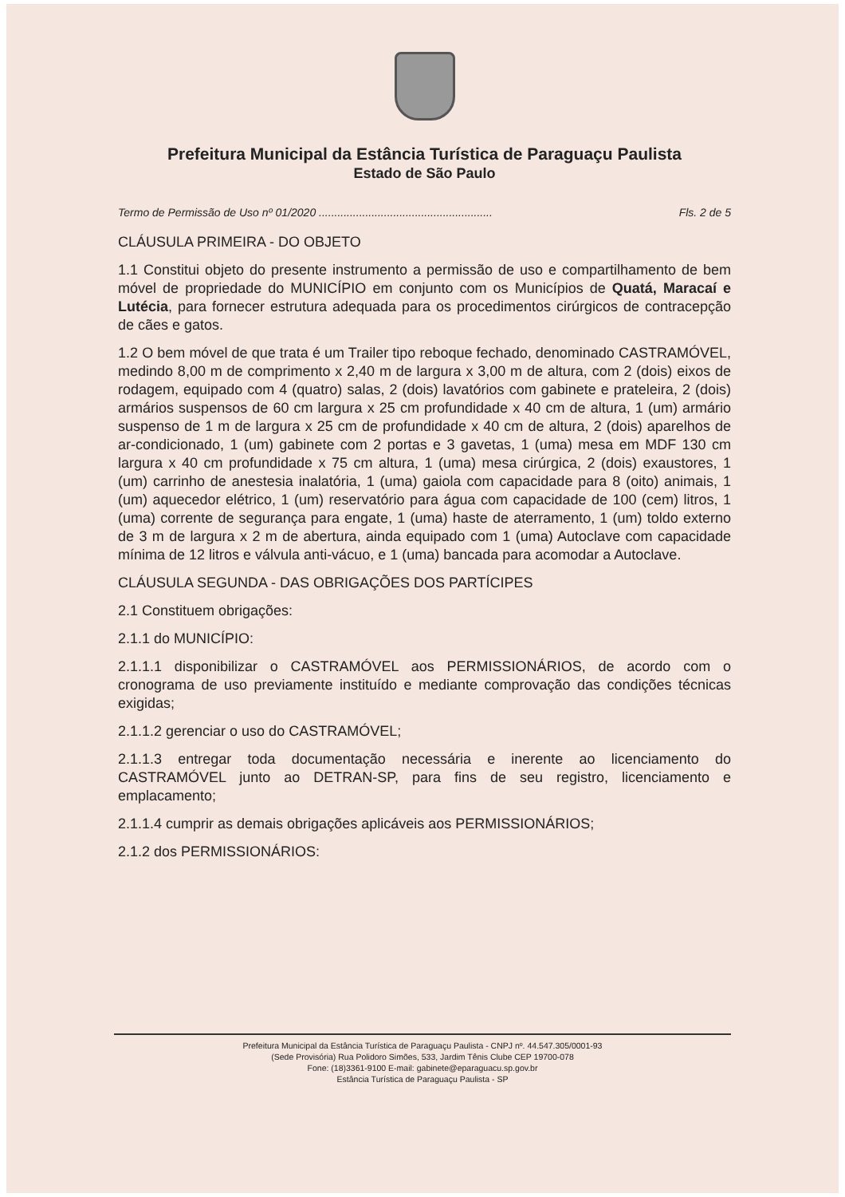Prefeitura Municipal da Estância Turística de Paraguaçu Paulista
Estado de São Paulo
Termo de Permissão de Uso nº 01/2020 ........................................................ Fls. 2 de 5
CLÁUSULA PRIMEIRA - DO OBJETO
1.1 Constitui objeto do presente instrumento a permissão de uso e compartilhamento de bem móvel de propriedade do MUNICÍPIO em conjunto com os Municípios de Quatá, Maracaí e Lutécia, para fornecer estrutura adequada para os procedimentos cirúrgicos de contracepção de cães e gatos.
1.2 O bem móvel de que trata é um Trailer tipo reboque fechado, denominado CASTRAMÓVEL, medindo 8,00 m de comprimento x 2,40 m de largura x 3,00 m de altura, com 2 (dois) eixos de rodagem, equipado com 4 (quatro) salas, 2 (dois) lavatórios com gabinete e prateleira, 2 (dois) armários suspensos de 60 cm largura x 25 cm profundidade x 40 cm de altura, 1 (um) armário suspenso de 1 m de largura x 25 cm de profundidade x 40 cm de altura, 2 (dois) aparelhos de ar-condicionado, 1 (um) gabinete com 2 portas e 3 gavetas, 1 (uma) mesa em MDF 130 cm largura x 40 cm profundidade x 75 cm altura, 1 (uma) mesa cirúrgica, 2 (dois) exaustores, 1 (um) carrinho de anestesia inalatória, 1 (uma) gaiola com capacidade para 8 (oito) animais, 1 (um) aquecedor elétrico, 1 (um) reservatório para água com capacidade de 100 (cem) litros, 1 (uma) corrente de segurança para engate, 1 (uma) haste de aterramento, 1 (um) toldo externo de 3 m de largura x 2 m de abertura, ainda equipado com 1 (uma) Autoclave com capacidade mínima de 12 litros e válvula anti-vácuo, e 1 (uma) bancada para acomodar a Autoclave.
CLÁUSULA SEGUNDA - DAS OBRIGAÇÕES DOS PARTÍCIPES
2.1 Constituem obrigações:
2.1.1 do MUNICÍPIO:
2.1.1.1 disponibilizar o CASTRAMÓVEL aos PERMISSIONÁRIOS, de acordo com o cronograma de uso previamente instituído e mediante comprovação das condições técnicas exigidas;
2.1.1.2 gerenciar o uso do CASTRAMÓVEL;
2.1.1.3 entregar toda documentação necessária e inerente ao licenciamento do CASTRAMÓVEL junto ao DETRAN-SP, para fins de seu registro, licenciamento e emplacamento;
2.1.1.4 cumprir as demais obrigações aplicáveis aos PERMISSIONÁRIOS;
2.1.2 dos PERMISSIONÁRIOS:
Prefeitura Municipal da Estância Turística de Paraguaçu Paulista - CNPJ nº. 44.547.305/0001-93
(Sede Provisória) Rua Polidoro Simões, 533, Jardim Tênis Clube CEP 19700-078
Fone: (18)3361-9100 E-mail: gabinete@eparaguacu.sp.gov.br
Estância Turística de Paraguaçu Paulista - SP